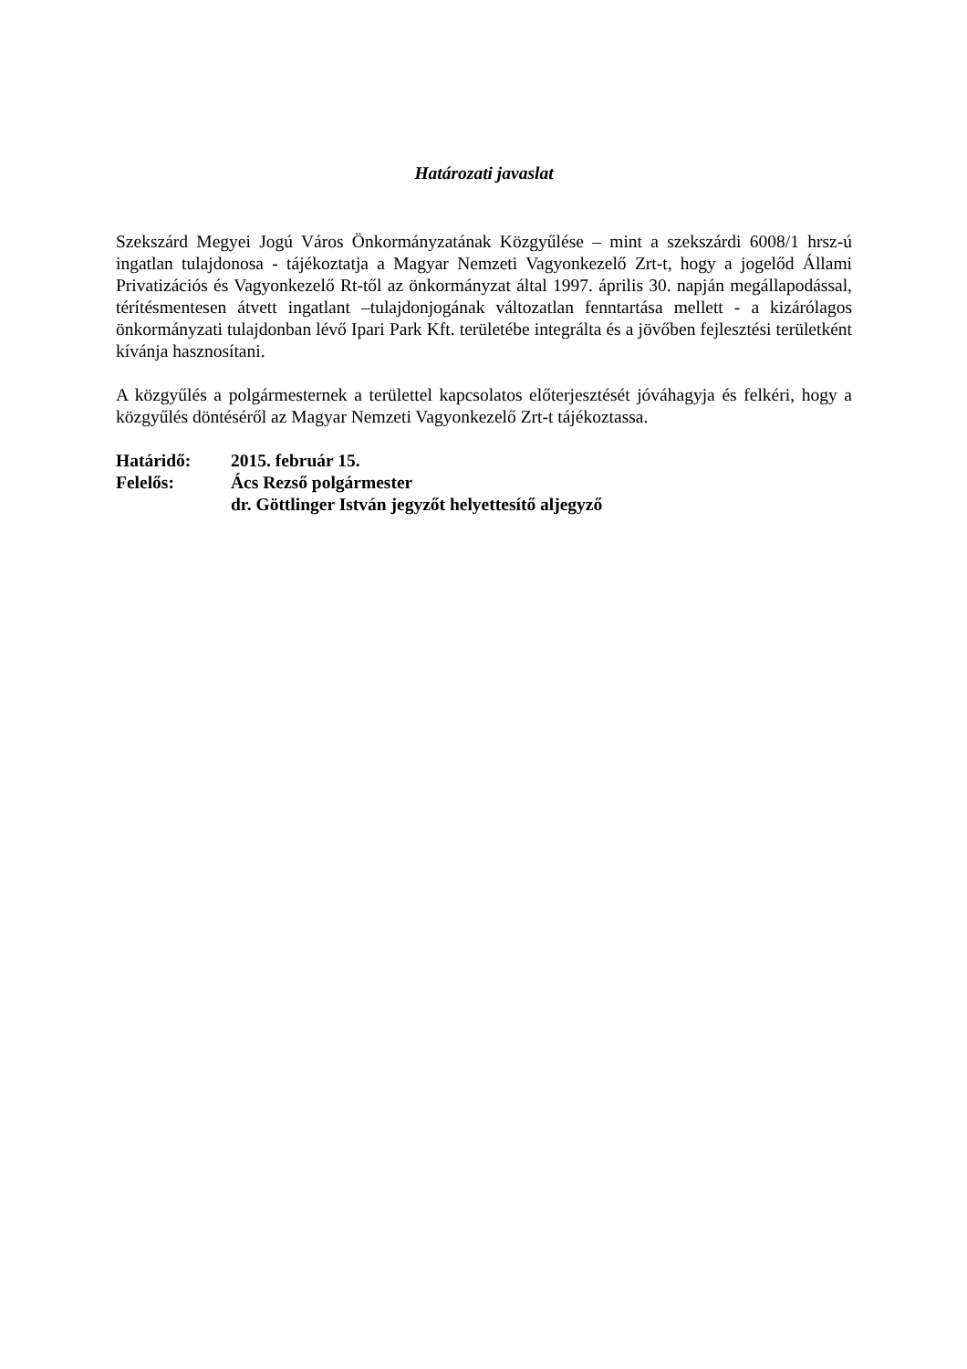Határozati javaslat
Szekszárd Megyei Jogú Város Önkormányzatának Közgyűlése – mint a szekszárdi 6008/1 hrsz-ú ingatlan tulajdonosa - tájékoztatja a Magyar Nemzeti Vagyonkezelő Zrt-t, hogy a jogelőd Állami Privatizációs és Vagyonkezelő Rt-től az önkormányzat által 1997. április 30. napján megállapodással, térítésmentesen átvett ingatlant –tulajdonjogának változatlan fenntartása mellett - a kizárólagos önkormányzati tulajdonban lévő Ipari Park Kft. területébe integrálta és a jövőben fejlesztési területként kívánja hasznosítani.
A közgyűlés a polgármesternek a területtel kapcsolatos előterjesztését jóváhagyja és felkéri, hogy a közgyűlés döntéséről az Magyar Nemzeti Vagyonkezelő Zrt-t tájékoztassa.
| Határidő: | 2015. február 15. |
| Felelős: | Ács Rezső polgármester |
| | dr. Göttlinger István jegyzőt helyettesítő aljegyző |